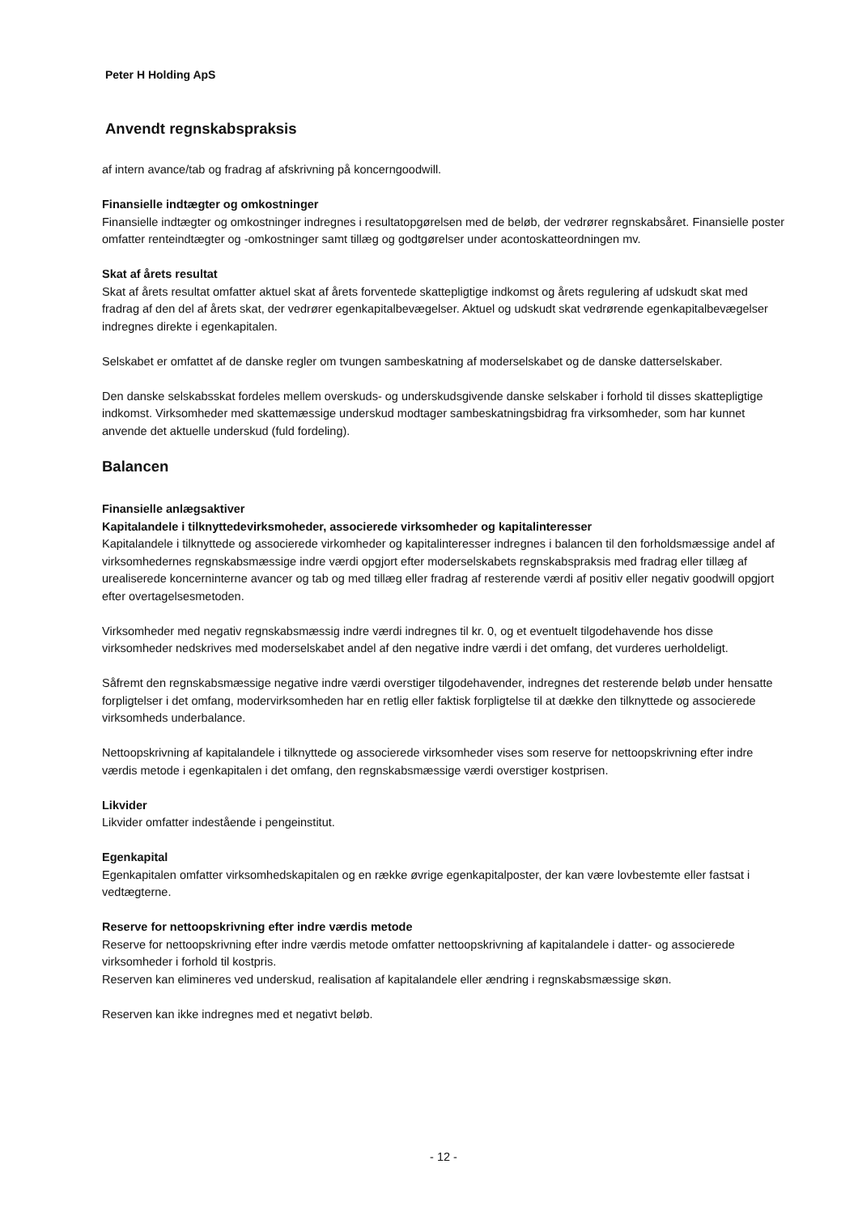Peter H Holding ApS
Anvendt regnskabspraksis
af intern avance/tab og fradrag af afskrivning på koncerngoodwill.
Finansielle indtægter og omkostninger
Finansielle indtægter og omkostninger indregnes i resultatopgørelsen med de beløb, der vedrører regnskabsåret. Finansielle poster omfatter renteindtægter og -omkostninger samt tillæg og godtgørelser under acontoskatteordningen mv.
Skat af årets resultat
Skat af årets resultat omfatter aktuel skat af årets forventede skattepligtige indkomst og årets regulering af udskudt skat med fradrag af den del af årets skat, der vedrører egenkapitalbevægelser. Aktuel og udskudt skat vedrørende egenkapitalbevægelser indregnes direkte i egenkapitalen.
Selskabet er omfattet af de danske regler om tvungen sambeskatning af moderselskabet og de danske datterselskaber.
Den danske selskabsskat fordeles mellem overskuds- og underskudsgivende danske selskaber i forhold til disses skattepligtige indkomst. Virksomheder med skattemæssige underskud modtager sambeskatningsbidrag fra virksomheder, som har kunnet anvende det aktuelle underskud (fuld fordeling).
Balancen
Finansielle anlægsaktiver
Kapitalandele i tilknyttedevirksmoheder, associerede virksomheder og kapitalinteresser
Kapitalandele i tilknyttede og associerede virkomheder og kapitalinteresser indregnes i balancen til den forholdsmæssige andel af virksomhedernes regnskabsmæssige indre værdi opgjort efter moderselskabets regnskabspraksis med fradrag eller tillæg af urealiserede koncerninterne avancer og tab og med tillæg eller fradrag af resterende værdi af positiv eller negativ goodwill opgjort efter overtagelsesmetoden.
Virksomheder med negativ regnskabsmæssig indre værdi indregnes til kr. 0, og et eventuelt tilgodehavende hos disse virksomheder nedskrives med moderselskabet andel af den negative indre værdi i det omfang, det vurderes uerholdeligt.
Såfremt den regnskabsmæssige negative indre værdi overstiger tilgodehavender, indregnes det resterende beløb under hensatte forpligtelser i det omfang, modervirksomheden har en retlig eller faktisk forpligtelse til at dække den tilknyttede og associerede virksomheds underbalance.
Nettoopskrivning af kapitalandele i tilknyttede og associerede virksomheder vises som reserve for nettoopskrivning efter indre værdis metode i egenkapitalen i det omfang, den regnskabsmæssige værdi overstiger kostprisen.
Likvider
Likvider omfatter indestående i pengeinstitut.
Egenkapital
Egenkapitalen omfatter virksomhedskapitalen og en række øvrige egenkapitalposter, der kan være lovbestemte eller fastsat i vedtægterne.
Reserve for nettoopskrivning efter indre værdis metode
Reserve for nettoopskrivning efter indre værdis metode omfatter nettoopskrivning af kapitalandele i datter- og associerede virksomheder i forhold til kostpris.
Reserven kan elimineres ved underskud, realisation af kapitalandele eller ændring i regnskabsmæssige skøn.
Reserven kan ikke indregnes med et negativt beløb.
- 12 -